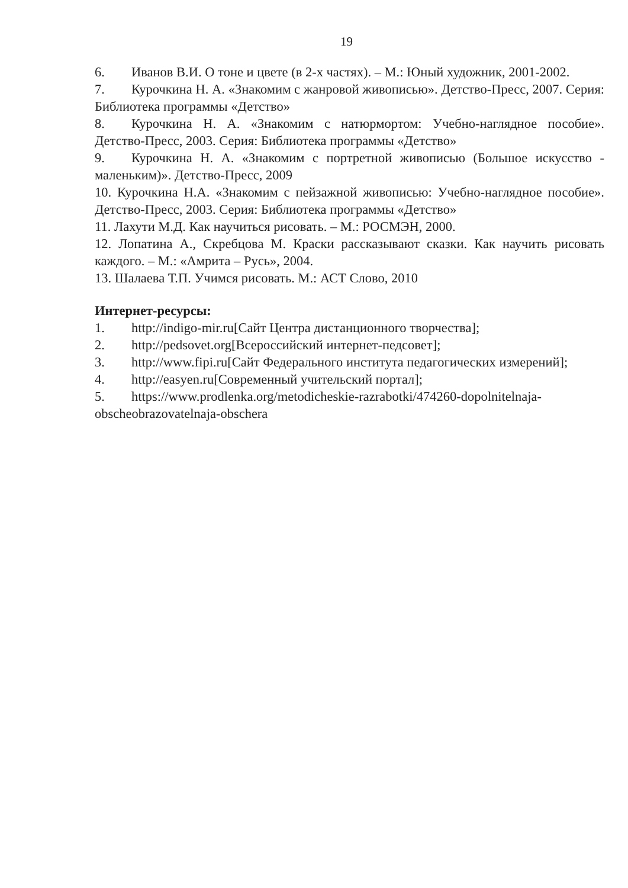19
6. Иванов В.И. О тоне и цвете (в 2-х частях). – М.: Юный художник, 2001-2002.
7. Курочкина Н. А. «Знакомим с жанровой живописью». Детство-Пресс, 2007. Серия: Библиотека программы «Детство»
8. Курочкина Н. А. «Знакомим с натюрмортом: Учебно-наглядное пособие». Детство-Пресс, 2003. Серия: Библиотека программы «Детство»
9. Курочкина Н. А. «Знакомим с портретной живописью (Большое искусство - маленьким)». Детство-Пресс, 2009
10. Курочкина Н.А. «Знакомим с пейзажной живописью: Учебно-наглядное пособие». Детство-Пресс, 2003. Серия: Библиотека программы «Детство»
11. Лахути М.Д. Как научиться рисовать. – М.: РОСМЭН, 2000.
12. Лопатина А., Скребцова М. Краски рассказывают сказки. Как научить рисовать каждого. – М.: «Амрита – Русь», 2004.
13. Шалаева Т.П. Учимся рисовать. М.: АСТ Слово, 2010
Интернет-ресурсы:
1. http://indigo-mir.ru[Сайт Центра дистанционного творчества];
2. http://pedsovet.org[Всероссийский интернет-педсовет];
3. http://www.fipi.ru[Сайт Федерального института педагогических измерений];
4. http://easyen.ru[Современный учительский портал];
5. https://www.prodlenka.org/metodicheskie-razrabotki/474260-dopolnitelnaja-obscheobrazovatelnaja-obschera